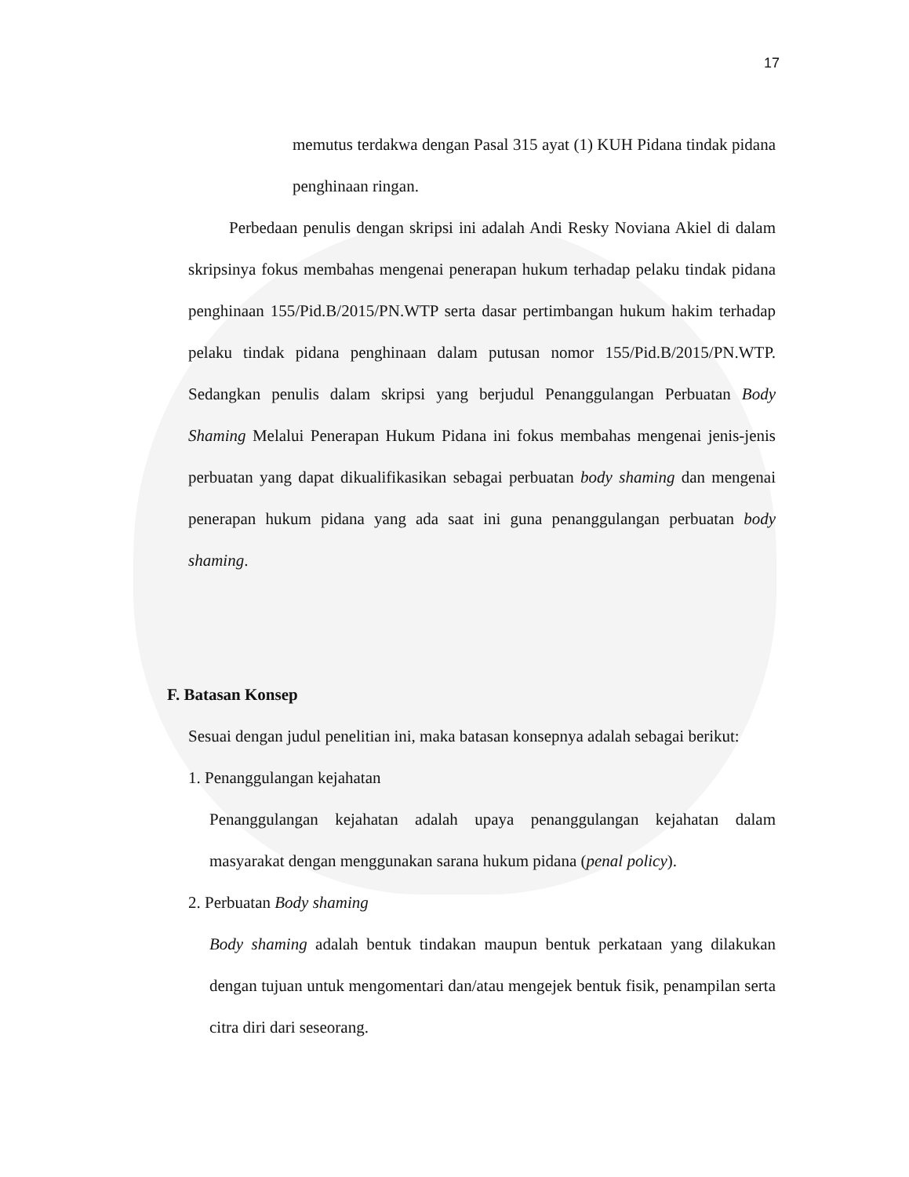17
memutus terdakwa dengan Pasal 315 ayat (1) KUH Pidana tindak pidana penghinaan ringan.
Perbedaan penulis dengan skripsi ini adalah Andi Resky Noviana Akiel di dalam skripsinya fokus membahas mengenai penerapan hukum terhadap pelaku tindak pidana penghinaan 155/Pid.B/2015/PN.WTP serta dasar pertimbangan hukum hakim terhadap pelaku tindak pidana penghinaan dalam putusan nomor 155/Pid.B/2015/PN.WTP. Sedangkan penulis dalam skripsi yang berjudul Penanggulangan Perbuatan Body Shaming Melalui Penerapan Hukum Pidana ini fokus membahas mengenai jenis-jenis perbuatan yang dapat dikualifikasikan sebagai perbuatan body shaming dan mengenai penerapan hukum pidana yang ada saat ini guna penanggulangan perbuatan body shaming.
F. Batasan Konsep
Sesuai dengan judul penelitian ini, maka batasan konsepnya adalah sebagai berikut:
1. Penanggulangan kejahatan
Penanggulangan kejahatan adalah upaya penanggulangan kejahatan dalam masyarakat dengan menggunakan sarana hukum pidana (penal policy).
2. Perbuatan Body shaming
Body shaming adalah bentuk tindakan maupun bentuk perkataan yang dilakukan dengan tujuan untuk mengomentari dan/atau mengejek bentuk fisik, penampilan serta citra diri dari seseorang.